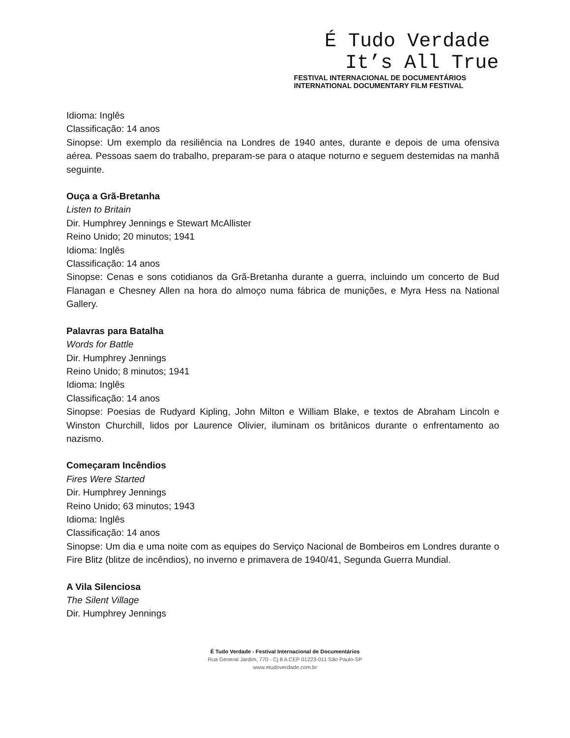É Tudo Verdade
It’s All True
FESTIVAL INTERNACIONAL DE DOCUMENTÁRIOS
INTERNATIONAL DOCUMENTARY FILM FESTIVAL
Idioma: Inglês
Classificação: 14 anos
Sinopse: Um exemplo da resiliência na Londres de 1940 antes, durante e depois de uma ofensiva aérea. Pessoas saem do trabalho, preparam-se para o ataque noturno e seguem destemidas na manhã seguinte.
Ouça a Grã-Bretanha
Listen to Britain
Dir. Humphrey Jennings e Stewart McAllister
Reino Unido; 20 minutos; 1941
Idioma: Inglês
Classificação: 14 anos
Sinopse: Cenas e sons cotidianos da Grã-Bretanha durante a guerra, incluindo um concerto de Bud Flanagan e Chesney Allen na hora do almoço numa fábrica de munições, e Myra Hess na National Gallery.
Palavras para Batalha
Words for Battle
Dir. Humphrey Jennings
Reino Unido; 8 minutos; 1941
Idioma: Inglês
Classificação: 14 anos
Sinopse: Poesias de Rudyard Kipling, John Milton e William Blake, e textos de Abraham Lincoln e Winston Churchill, lidos por Laurence Olivier, iluminam os britânicos durante o enfrentamento ao nazismo.
Começaram Incêndios
Fires Were Started
Dir. Humphrey Jennings
Reino Unido; 63 minutos; 1943
Idioma: Inglês
Classificação: 14 anos
Sinopse: Um dia e uma noite com as equipes do Serviço Nacional de Bombeiros em Londres durante o Fire Blitz (blitze de incêndios), no inverno e primavera de 1940/41, Segunda Guerra Mundial.
A Vila Silenciosa
The Silent Village
Dir. Humphrey Jennings
É Tudo Verdade - Festival Internacional de Documentários
Rua General Jardim, 770 - Cj 8 A CEP 01223-011 São Paulo-SP
www.etudoverdade.com.br